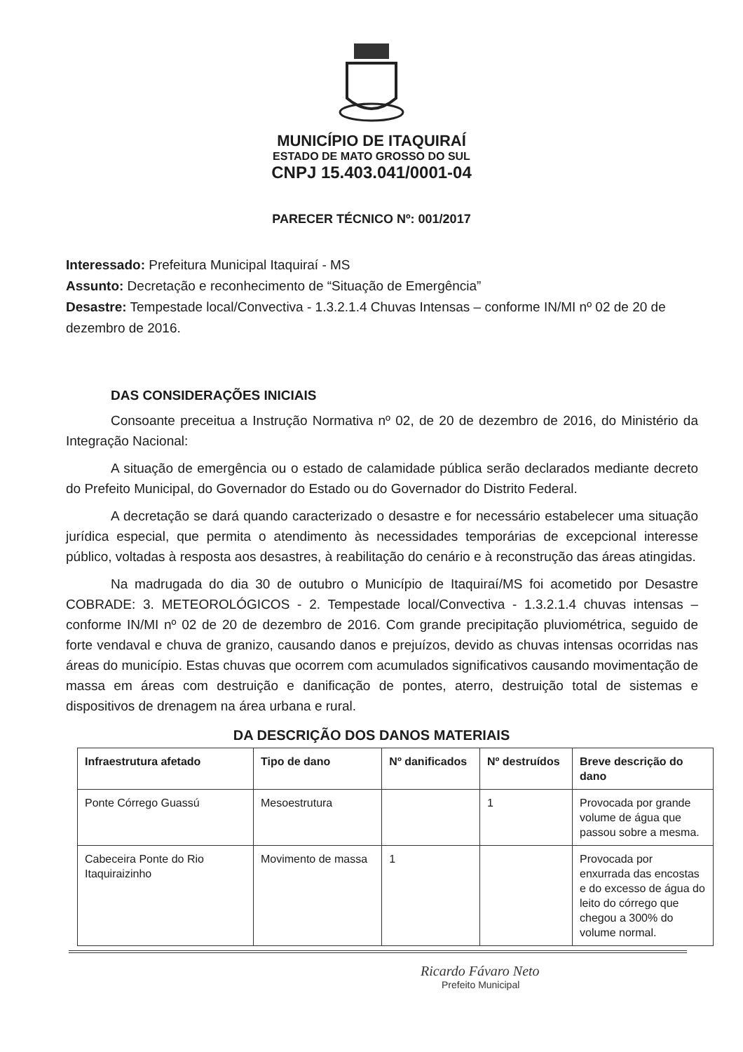MUNICÍPIO DE ITAQUIRAÍ
ESTADO DE MATO GROSSO DO SUL
CNPJ 15.403.041/0001-04
PARECER TÉCNICO Nº: 001/2017
Interessado: Prefeitura Municipal Itaquiraí - MS
Assunto: Decretação e reconhecimento de “Situação de Emergência”
Desastre: Tempestade local/Convectiva - 1.3.2.1.4 Chuvas Intensas – conforme IN/MI nº 02 de 20 de dezembro de 2016.
DAS CONSIDERAÇÕES INICIAIS
Consoante preceitua a Instrução Normativa nº 02, de 20 de dezembro de 2016, do Ministério da Integração Nacional:
A situação de emergência ou o estado de calamidade pública serão declarados mediante decreto do Prefeito Municipal, do Governador do Estado ou do Governador do Distrito Federal.
A decretação se dará quando caracterizado o desastre e for necessário estabelecer uma situação jurídica especial, que permita o atendimento às necessidades temporárias de excepcional interesse público, voltadas à resposta aos desastres, à reabilitação do cenário e à reconstrução das áreas atingidas.
Na madrugada do dia 30 de outubro o Município de Itaquiraí/MS foi acometido por Desastre COBRADE: 3. METEOROLÓGICOS - 2. Tempestade local/Convectiva - 1.3.2.1.4 chuvas intensas – conforme IN/MI nº 02 de 20 de dezembro de 2016. Com grande precipitação pluviométrica, seguido de forte vendaval e chuva de granizo, causando danos e prejuízos, devido as chuvas intensas ocorridas nas áreas do município. Estas chuvas que ocorrem com acumulados significativos causando movimentação de massa em áreas com destruição e danificação de pontes, aterro, destruição total de sistemas e dispositivos de drenagem na área urbana e rural.
DA DESCRIÇÃO DOS DANOS MATERIAIS
| Infraestrutura afetado | Tipo de dano | Nº danificados | Nº destruídos | Breve descrição do dano |
| --- | --- | --- | --- | --- |
| Ponte Córrego Guassú | Mesoestrutura | | 1 | Provocada por grande volume de água que passou sobre a mesma. |
| Cabeceira Ponte do Rio Itaquiraizinho | Movimento de massa | 1 | | Provocada por enxurrada das encostas e do excesso de água do leito do córrego que chegou a 300% do volume normal. |
Ricardo Fávaro Neto
Prefeito Municipal